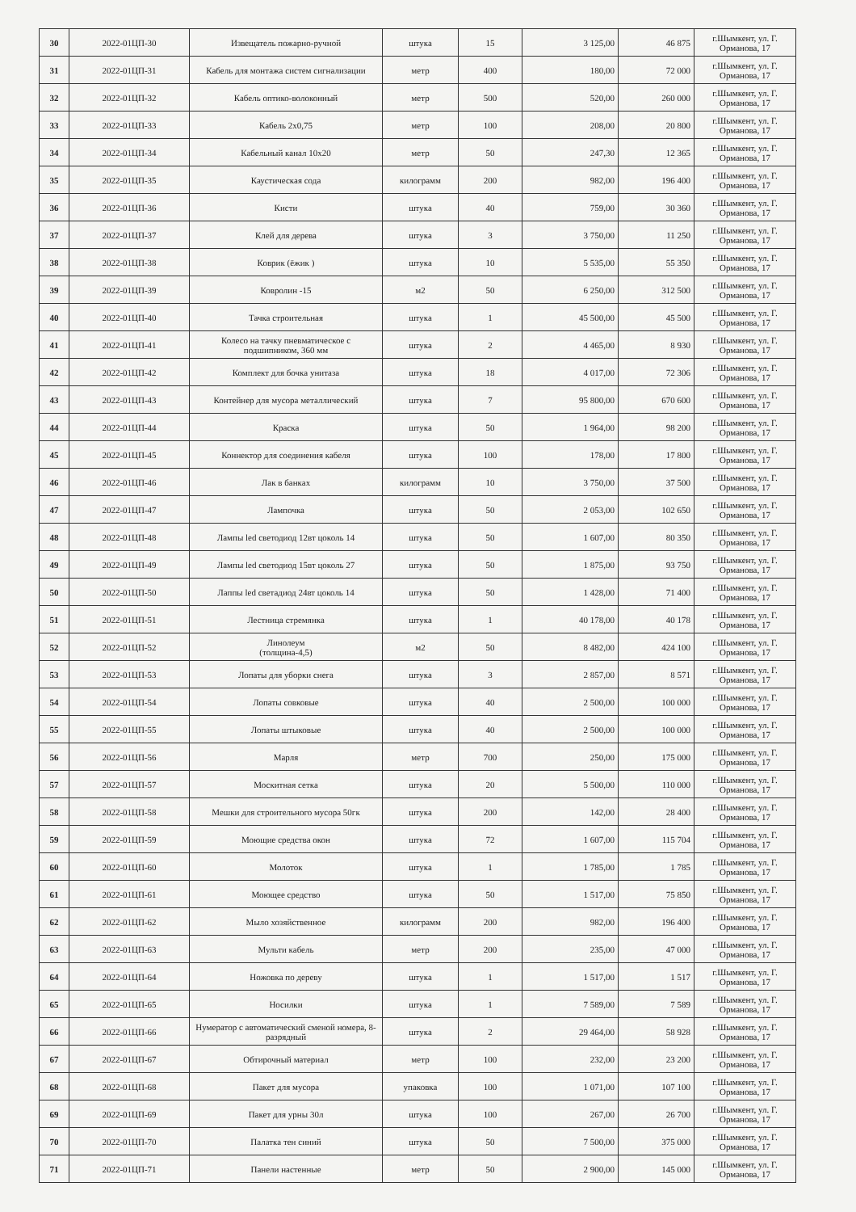| 30 | 2022-01ЦП-30 | Извещатель пожарно-ручной | штука | 15 | 3 125,00 | 46 875 | г.Шымкент, ул. Г. Орманова, 17 |
| 31 | 2022-01ЦП-31 | Кабель для монтажа систем сигнализации | метр | 400 | 180,00 | 72 000 | г.Шымкент, ул. Г. Орманова, 17 |
| 32 | 2022-01ЦП-32 | Кабель оптико-волоконный | метр | 500 | 520,00 | 260 000 | г.Шымкент, ул. Г. Орманова, 17 |
| 33 | 2022-01ЦП-33 | Кабель 2х0,75 | метр | 100 | 208,00 | 20 800 | г.Шымкент, ул. Г. Орманова, 17 |
| 34 | 2022-01ЦП-34 | Кабельный канал 10х20 | метр | 50 | 247,30 | 12 365 | г.Шымкент, ул. Г. Орманова, 17 |
| 35 | 2022-01ЦП-35 | Каустическая сода | килограмм | 200 | 982,00 | 196 400 | г.Шымкент, ул. Г. Орманова, 17 |
| 36 | 2022-01ЦП-36 | Кисти | штука | 40 | 759,00 | 30 360 | г.Шымкент, ул. Г. Орманова, 17 |
| 37 | 2022-01ЦП-37 | Клей для дерева | штука | 3 | 3 750,00 | 11 250 | г.Шымкент, ул. Г. Орманова, 17 |
| 38 | 2022-01ЦП-38 | Коврик (ёжик ) | штука | 10 | 5 535,00 | 55 350 | г.Шымкент, ул. Г. Орманова, 17 |
| 39 | 2022-01ЦП-39 | Ковролин -15 | м2 | 50 | 6 250,00 | 312 500 | г.Шымкент, ул. Г. Орманова, 17 |
| 40 | 2022-01ЦП-40 | Тачка строительная | штука | 1 | 45 500,00 | 45 500 | г.Шымкент, ул. Г. Орманова, 17 |
| 41 | 2022-01ЦП-41 | Колесо на тачку пневматическое с подшипником, 360 мм | штука | 2 | 4 465,00 | 8 930 | г.Шымкент, ул. Г. Орманова, 17 |
| 42 | 2022-01ЦП-42 | Комплект для бочка унитаза | штука | 18 | 4 017,00 | 72 306 | г.Шымкент, ул. Г. Орманова, 17 |
| 43 | 2022-01ЦП-43 | Контейнер для мусора металлический | штука | 7 | 95 800,00 | 670 600 | г.Шымкент, ул. Г. Орманова, 17 |
| 44 | 2022-01ЦП-44 | Краска | штука | 50 | 1 964,00 | 98 200 | г.Шымкент, ул. Г. Орманова, 17 |
| 45 | 2022-01ЦП-45 | Коннектор для соединения кабеля | штука | 100 | 178,00 | 17 800 | г.Шымкент, ул. Г. Орманова, 17 |
| 46 | 2022-01ЦП-46 | Лак в банках | килограмм | 10 | 3 750,00 | 37 500 | г.Шымкент, ул. Г. Орманова, 17 |
| 47 | 2022-01ЦП-47 | Лампочка | штука | 50 | 2 053,00 | 102 650 | г.Шымкент, ул. Г. Орманова, 17 |
| 48 | 2022-01ЦП-48 | Лампы led светодиод 12вт цоколь 14 | штука | 50 | 1 607,00 | 80 350 | г.Шымкент, ул. Г. Орманова, 17 |
| 49 | 2022-01ЦП-49 | Лампы led светодиод 15вт цоколь 27 | штука | 50 | 1 875,00 | 93 750 | г.Шымкент, ул. Г. Орманова, 17 |
| 50 | 2022-01ЦП-50 | Лаппы led светадиод 24вт цоколь 14 | штука | 50 | 1 428,00 | 71 400 | г.Шымкент, ул. Г. Орманова, 17 |
| 51 | 2022-01ЦП-51 | Лестница стремянка | штука | 1 | 40 178,00 | 40 178 | г.Шымкент, ул. Г. Орманова, 17 |
| 52 | 2022-01ЦП-52 | Линолеум (толщина-4,5) | м2 | 50 | 8 482,00 | 424 100 | г.Шымкент, ул. Г. Орманова, 17 |
| 53 | 2022-01ЦП-53 | Лопаты для уборки снега | штука | 3 | 2 857,00 | 8 571 | г.Шымкент, ул. Г. Орманова, 17 |
| 54 | 2022-01ЦП-54 | Лопаты совковые | штука | 40 | 2 500,00 | 100 000 | г.Шымкент, ул. Г. Орманова, 17 |
| 55 | 2022-01ЦП-55 | Лопаты штыковые | штука | 40 | 2 500,00 | 100 000 | г.Шымкент, ул. Г. Орманова, 17 |
| 56 | 2022-01ЦП-56 | Марля | метр | 700 | 250,00 | 175 000 | г.Шымкент, ул. Г. Орманова, 17 |
| 57 | 2022-01ЦП-57 | Москитная сетка | штука | 20 | 5 500,00 | 110 000 | г.Шымкент, ул. Г. Орманова, 17 |
| 58 | 2022-01ЦП-58 | Мешки для строительного мусора 50гк | штука | 200 | 142,00 | 28 400 | г.Шымкент, ул. Г. Орманова, 17 |
| 59 | 2022-01ЦП-59 | Моющие средства окон | штука | 72 | 1 607,00 | 115 704 | г.Шымкент, ул. Г. Орманова, 17 |
| 60 | 2022-01ЦП-60 | Молоток | штука | 1 | 1 785,00 | 1 785 | г.Шымкент, ул. Г. Орманова, 17 |
| 61 | 2022-01ЦП-61 | Моющее средство | штука | 50 | 1 517,00 | 75 850 | г.Шымкент, ул. Г. Орманова, 17 |
| 62 | 2022-01ЦП-62 | Мыло хозяйственное | килограмм | 200 | 982,00 | 196 400 | г.Шымкент, ул. Г. Орманова, 17 |
| 63 | 2022-01ЦП-63 | Мульти кабель | метр | 200 | 235,00 | 47 000 | г.Шымкент, ул. Г. Орманова, 17 |
| 64 | 2022-01ЦП-64 | Ножовка по дереву | штука | 1 | 1 517,00 | 1 517 | г.Шымкент, ул. Г. Орманова, 17 |
| 65 | 2022-01ЦП-65 | Носилки | штука | 1 | 7 589,00 | 7 589 | г.Шымкент, ул. Г. Орманова, 17 |
| 66 | 2022-01ЦП-66 | Нумератор с автоматический сменой номера, 8- разрядный | штука | 2 | 29 464,00 | 58 928 | г.Шымкент, ул. Г. Орманова, 17 |
| 67 | 2022-01ЦП-67 | Обтирочный материал | метр | 100 | 232,00 | 23 200 | г.Шымкент, ул. Г. Орманова, 17 |
| 68 | 2022-01ЦП-68 | Пакет для мусора | упаковка | 100 | 1 071,00 | 107 100 | г.Шымкент, ул. Г. Орманова, 17 |
| 69 | 2022-01ЦП-69 | Пакет для урны 30л | штука | 100 | 267,00 | 26 700 | г.Шымкент, ул. Г. Орманова, 17 |
| 70 | 2022-01ЦП-70 | Палатка тен синий | штука | 50 | 7 500,00 | 375 000 | г.Шымкент, ул. Г. Орманова, 17 |
| 71 | 2022-01ЦП-71 | Панели настенные | метр | 50 | 2 900,00 | 145 000 | г.Шымкент, ул. Г. Орманова, 17 |